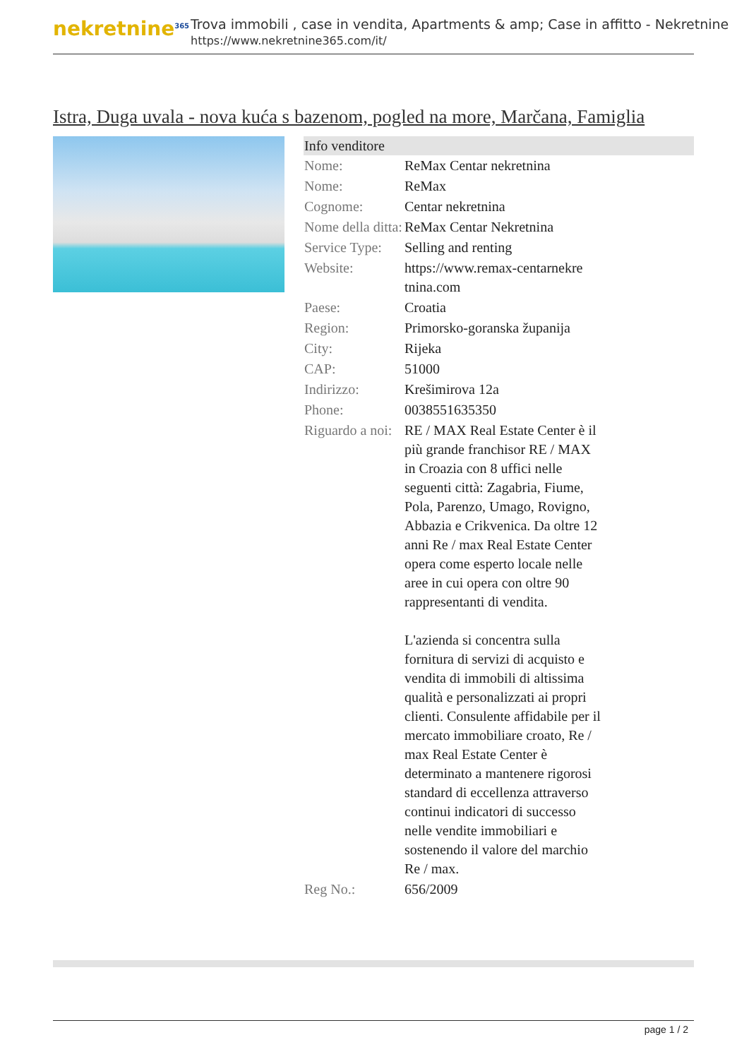nekretnine<sup>365</sup>
Trova immobili , case in vendita, Apartments & amp; Case in affitto - Nekretnine
https://www.nekretnine365.com/it/
Istra, Duga uvala - nova kuća s bazenom, pogled na more, Marčana, Famiglia
| Info venditore | | |
| --- | --- | --- |
| Nome: | ReMax Centar nekretnina | |
| Nome: | ReMax | |
| Cognome: | Centar nekretnina | |
| Nome della ditta: | ReMax Centar Nekretnina | |
| Service Type: | Selling and renting | |
| Website: | https://www.remax-centarnekre tnina.com | |
| Paese: | Croatia | |
| Region: | Primorsko-goranska županija | |
| City: | Rijeka | |
| CAP: | 51000 | |
| Indirizzo: | Krešimirova 12a | |
| Phone: | 0038551635350 | |
| Riguardo a noi: | RE / MAX Real Estate Center è il più grande franchisor RE / MAX in Croazia con 8 uffici nelle seguenti città: Zagabria, Fiume, Pola, Parenzo, Umago, Rovigno, Abbazia e Crikvenica. Da oltre 12 anni Re / max Real Estate Center opera come esperto locale nelle aree in cui opera con oltre 90 rappresentanti di vendita. L'azienda si concentra sulla fornitura di servizi di acquisto e vendita di immobili di altissima qualità e personalizzati ai propri clienti. Consulente affidabile per il mercato immobiliare croato, Re / max Real Estate Center è determinato a mantenere rigorosi standard di eccellenza attraverso continui indicatori di successo nelle vendite immobiliari e sostenendo il valore del marchio Re / max. | |
| Reg No.: | 656/2009 | |
page 1 / 2